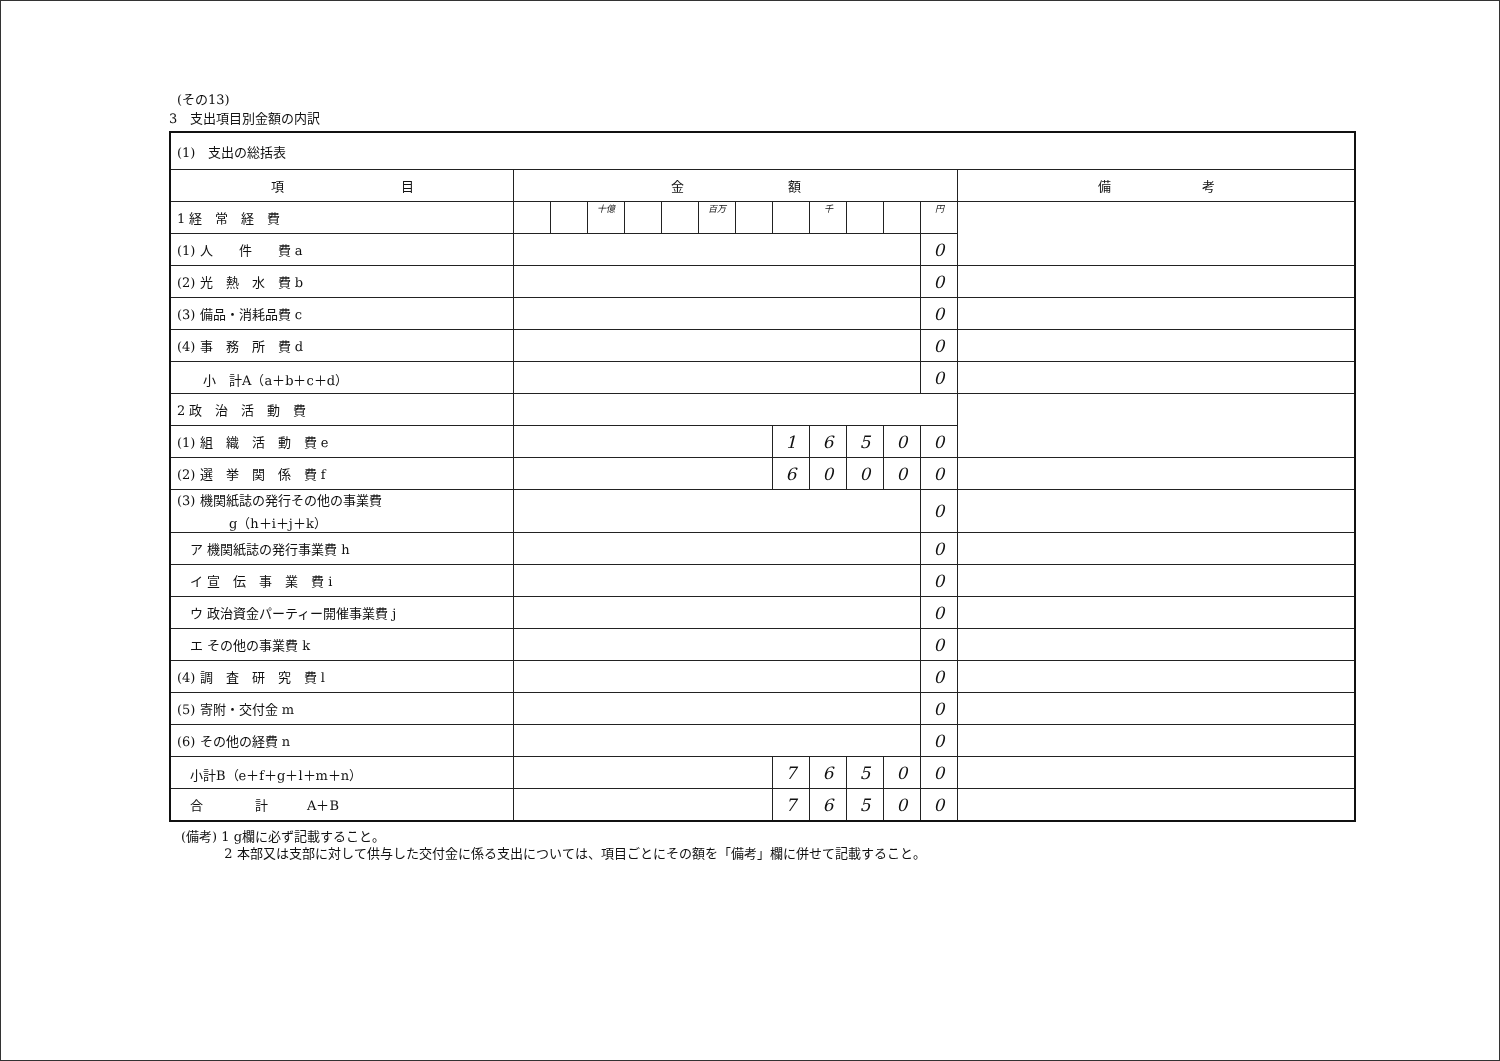(その13)
3　支出項目別金額の内訳
| (1) 支出の総括表 | | | | | | | | | | | | | |
| 項 目 | 金 額 | | | | | | | | | | | | 備 考 |
| 1 経 常 経 費 | | | 十億 | | | 百万 | | | 千 | | | 円 | |
| (1) 人 件 費 a | | | | | | | | | | | | 0 | |
| (2) 光 熱 水 費 b | | | | | | | | | | | | 0 | |
| (3) 備品・消耗品費 c | | | | | | | | | | | | 0 | |
| (4) 事 務 所 費 d | | | | | | | | | | | | 0 | |
| 小 計A（a＋b＋c＋d） | | | | | | | | | | | | 0 | |
| 2 政 治 活 動 費 | | | | | | | | | | | | | |
| (1) 組 織 活 動 費 e | | | | | | | | 1 | 6 | 5 | 0 | 0 | |
| (2) 選 挙 関 係 費 f | | | | | | | | 6 | 0 | 0 | 0 | 0 | |
| (3) 機関紙誌の発行その他の事業費 g（h＋i＋j＋k） | | | | | | | | | | | | 0 | |
| ア 機関紙誌の発行事業費 h | | | | | | | | | | | | 0 | |
| イ 宣 伝 事 業 費 i | | | | | | | | | | | | 0 | |
| ウ 政治資金パーティー開催事業費 j | | | | | | | | | | | | 0 | |
| エ その他の事業費 k | | | | | | | | | | | | 0 | |
| (4) 調 査 研 究 費 l | | | | | | | | | | | | 0 | |
| (5) 寄附・交付金 m | | | | | | | | | | | | 0 | |
| (6) その他の経費 n | | | | | | | | | | | | 0 | |
| 小計B（e＋f＋g＋l＋m＋n） | | | | | | | | 7 | 6 | 5 | 0 | 0 | |
| 合 計 A＋B | | | | | | | | 7 | 6 | 5 | 0 | 0 | |
(備考) 1 g欄に必ず記載すること。
　　　 2 本部又は支部に対して供与した交付金に係る支出については、項目ごとにその額を「備考」欄に併せて記載すること。